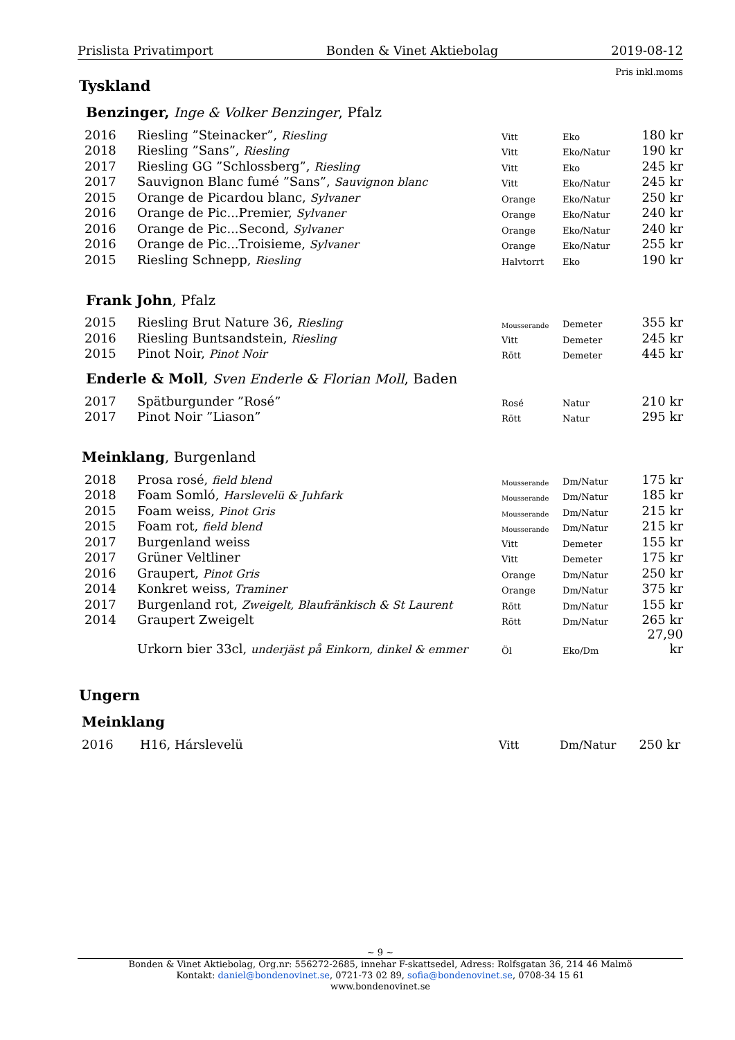Prislista Privatimport Bonden & Vinet Aktiebolag 2019-08-12
Pris inkl.moms
Tyskland
Benzinger, Inge & Volker Benzinger, Pfalz
| 2016 | Riesling ”Steinacker”, Riesling | Vitt | Eko | 180 kr |
| 2018 | Riesling ”Sans”, Riesling | Vitt | Eko/Natur | 190 kr |
| 2017 | Riesling GG ”Schlossberg”, Riesling | Vitt | Eko | 245 kr |
| 2017 | Sauvignon Blanc fumé ”Sans”, Sauvignon blanc | Vitt | Eko/Natur | 245 kr |
| 2015 | Orange de Picardou blanc, Sylvaner | Orange | Eko/Natur | 250 kr |
| 2016 | Orange de Pic...Premier, Sylvaner | Orange | Eko/Natur | 240 kr |
| 2016 | Orange de Pic...Second, Sylvaner | Orange | Eko/Natur | 240 kr |
| 2016 | Orange de Pic...Troisieme, Sylvaner | Orange | Eko/Natur | 255 kr |
| 2015 | Riesling Schnepp, Riesling | Halvtorrt | Eko | 190 kr |
Frank John, Pfalz
| 2015 | Riesling Brut Nature 36, Riesling | Mousserande | Demeter | 355 kr |
| 2016 | Riesling Buntsandstein, Riesling | Vitt | Demeter | 245 kr |
| 2015 | Pinot Noir, Pinot Noir | Rött | Demeter | 445 kr |
Enderle & Moll, Sven Enderle & Florian Moll, Baden
| 2017 | Spätburgunder ”Rosé” | Rosé | Natur | 210 kr |
| 2017 | Pinot Noir ”Liason” | Rött | Natur | 295 kr |
Meinklang, Burgenland
| 2018 | Prosa rosé, field blend | Mousserande | Dm/Natur | 175 kr |
| 2018 | Foam Somló, Harslevelü & Juhfark | Mousserande | Dm/Natur | 185 kr |
| 2015 | Foam weiss, Pinot Gris | Mousserande | Dm/Natur | 215 kr |
| 2015 | Foam rot, field blend | Mousserande | Dm/Natur | 215 kr |
| 2017 | Burgenland weiss | Vitt | Demeter | 155 kr |
| 2017 | Grüner Veltliner | Vitt | Demeter | 175 kr |
| 2016 | Graupert, Pinot Gris | Orange | Dm/Natur | 250 kr |
| 2014 | Konkret weiss, Traminer | Orange | Dm/Natur | 375 kr |
| 2017 | Burgenland rot, Zweigelt, Blaufränkisch & St Laurent | Rött | Dm/Natur | 155 kr |
| 2014 | Graupert Zweigelt | Rött | Dm/Natur | 265 kr |
| | Urkorn bier 33cl, underjäst på Einkorn, dinkel & emmer | Öl | Eko/Dm | 27,90 kr |
Ungern
Meinklang
| 2016 | H16, Hárslevelü | Vitt | Dm/Natur | 250 kr |
~ 9 ~
Bonden & Vinet Aktiebolag, Org.nr: 556272-2685, innehar F-skattsedel, Adress: Rolfsgatan 36, 214 46 Malmö
Kontakt: daniel@bondenovinet.se, 0721-73 02 89, sofia@bondenovinet.se, 0708-34 15 61
www.bondenovinet.se